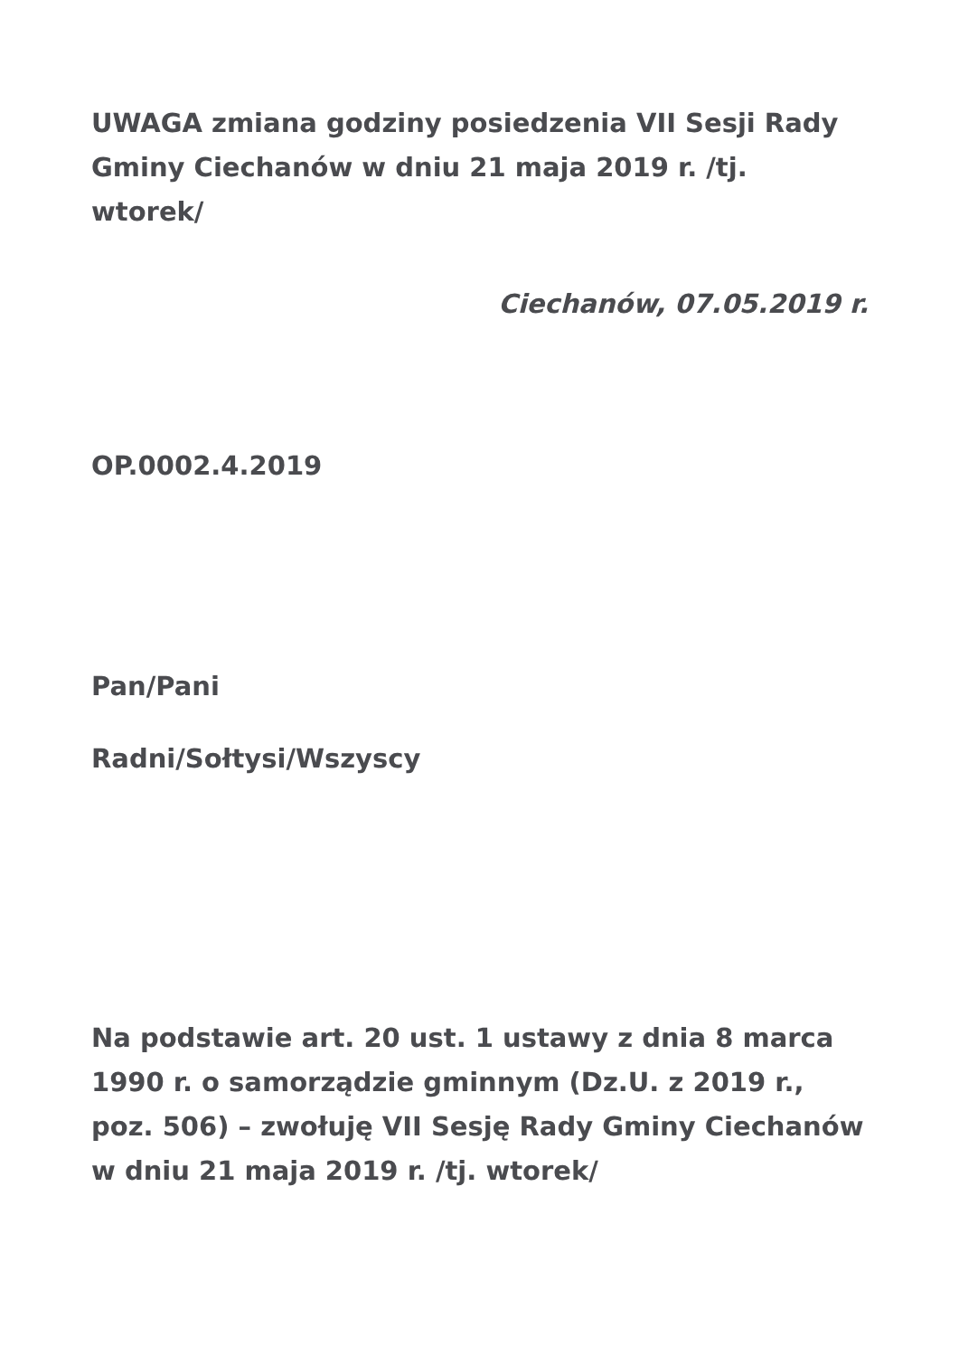UWAGA zmiana godziny posiedzenia VII Sesji Rady Gminy Ciechanów w dniu 21 maja 2019 r. /tj. wtorek/
Ciechanów, 07.05.2019 r.
OP.0002.4.2019
Pan/Pani
Radni/Sołtysi/Wszyscy
Na podstawie art. 20 ust. 1 ustawy z dnia 8 marca 1990 r. o samorządzie gminnym (Dz.U. z 2019 r., poz. 506) – zwołuję VII Sesję Rady Gminy Ciechanów w dniu 21 maja 2019 r. /tj. wtorek/